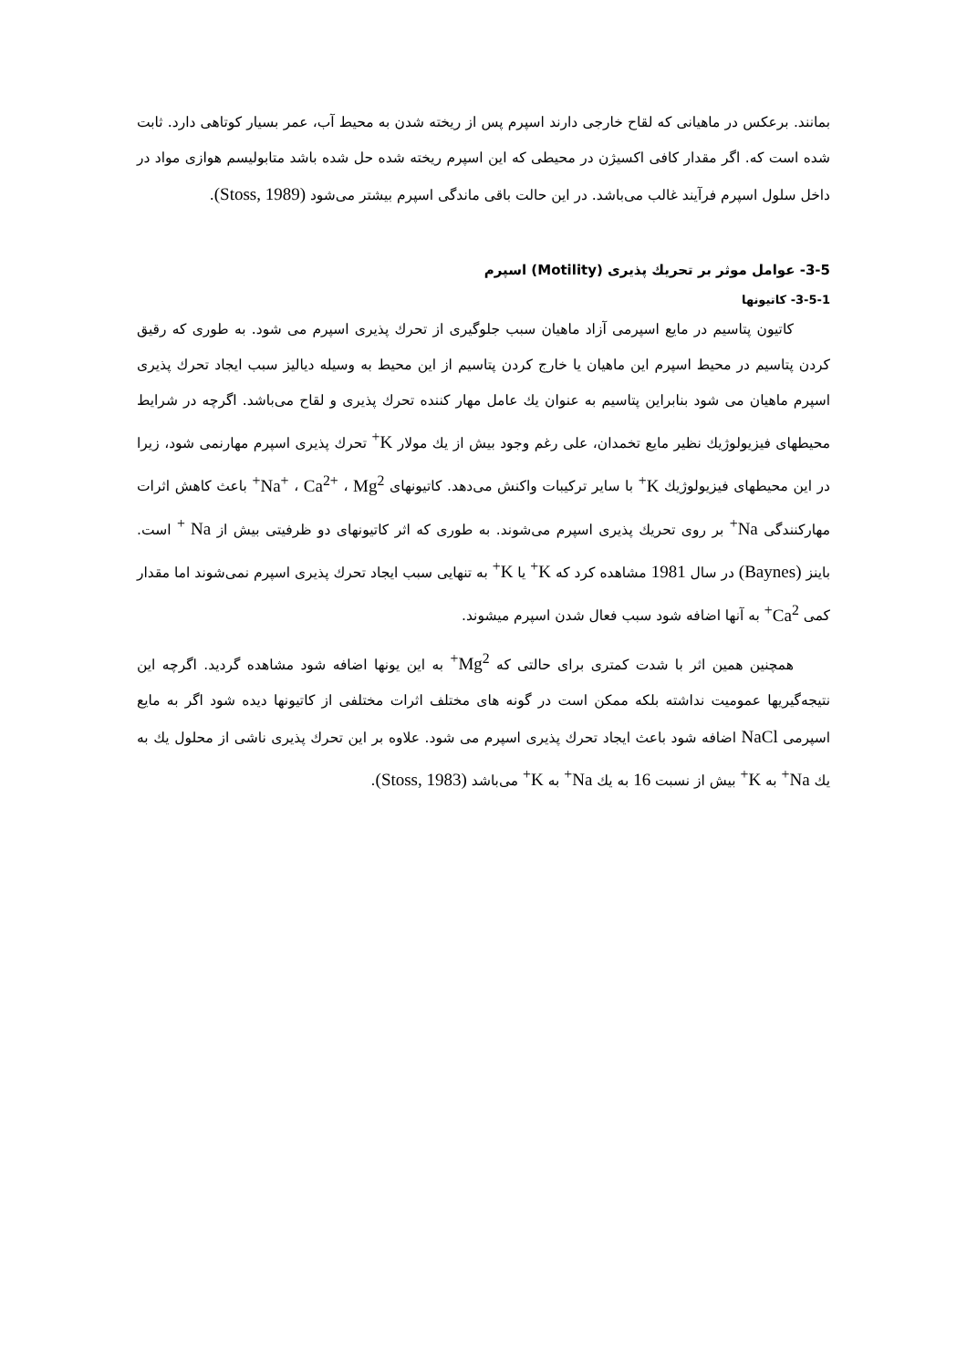بمانند. برعکس در ماهیانی که لقاح خارجی دارند اسپرم پس از ریخته شدن به محیط آب، عمر بسیار کوتاهی دارد. ثابت شده است که. اگر مقدار کافی اکسیژن در محیطی که این اسپرم ریخته شده حل شده باشد متابولیسم هوازی مواد در داخل سلول اسپرم فرآیند غالب می‌باشد. در این حالت باقی ماندگی اسپرم بیشتر می‌شود (Stoss, 1989).
3-5- عوامل موثر بر تحریك پذیری (Motility) اسپرم
3-5-1- كاتیونها
كاتیون پتاسیم در مایع اسپرمی آزاد ماهیان سبب جلوگیری از تحرك پذیری اسپرم می شود. به طوری كه رقیق كردن پتاسیم در محیط اسپرم این ماهیان یا خارج كردن پتاسیم از این محیط به وسیله دیالیز سبب ایجاد تحرك پذیری اسپرم ماهیان می شود بنابراین پتاسیم به عنوان یك عامل مهار كننده تحرك پذیری و لقاح می‌باشد. اگرچه در شرایط محیطهای فیزیولوژیك نظیر مایع تخمدان، علی رغم وجود بیش از یك مولار K<sup>+</sup> تحرك پذیری اسپرم مهارنمی شود، زیرا در این محیطهای فیزیولوژیك K<sup>+</sup> با سایر تركیبات واكنش می‌دهد. كاتیونهای Na<sup>+</sup> ، Ca<sup>2+</sup> ، Mg<sup>2+</sup> باعث كاهش اثرات مهاركنندگی Na<sup>+</sup> بر روی تحریك پذیری اسپرم می‌شوند. به طوری كه اثر كاتیونهای دو ظرفیتی بیش از Na <sup>+</sup> است. باینز (Baynes) در سال 1981 مشاهده كرد كه K<sup>+</sup> یا K<sup>+</sup> به تنهایی سبب ایجاد تحرك پذیری اسپرم نمی‌شوند اما مقدار كمی Ca<sup>2+</sup> به آنها اضافه شود سبب فعال شدن اسپرم میشوند.
همچنین همین اثر با شدت كمتری برای حالتی كه Mg<sup>2+</sup> به این یونها اضافه شود مشاهده گردید. اگرچه این نتیجه‌گیریها عمومیت نداشته بلكه ممكن است در گونه های مختلف اثرات مختلفی از كاتیونها دیده شود اگر به مایع اسپرمی NaCl اضافه شود باعث ایجاد تحرك پذیری اسپرم می شود. علاوه بر این تحرك پذیری ناشی از محلول یك به یك Na<sup>+</sup> به K<sup>+</sup> بیش از نسبت 16 به یك Na<sup>+</sup> به K<sup>+</sup> می‌باشد (Stoss, 1983).